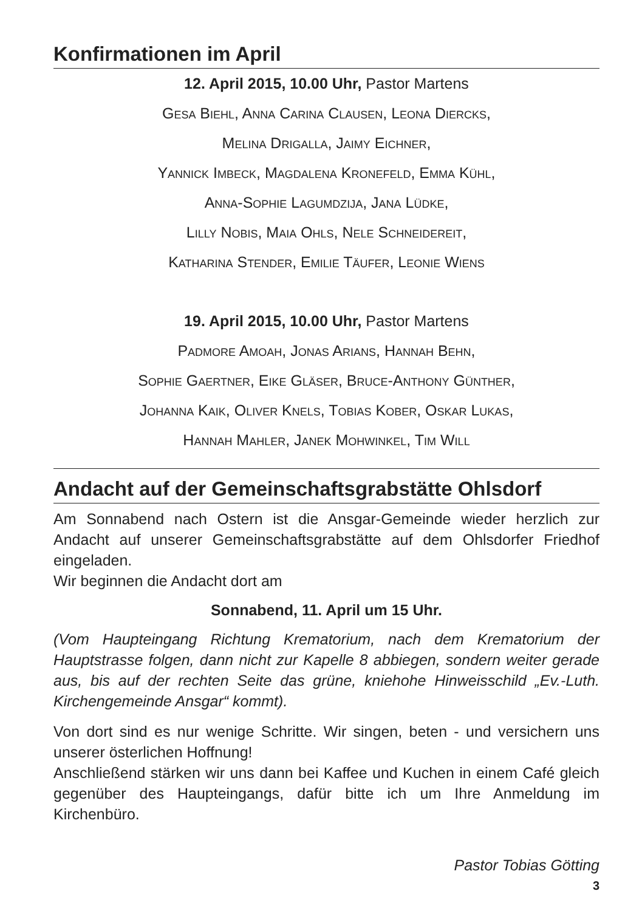Konfirmationen im April
12. April 2015, 10.00 Uhr, Pastor Martens
Gesa Biehl, Anna Carina Clausen, Leona Diercks,
Melina Drigalla, Jaimy Eichner,
Yannick Imbeck, Magdalena Kronefeld, Emma Kühl,
Anna-Sophie Lagumdzija, Jana Lüdke,
Lilly Nobis, Maia Ohls, Nele Schneidereit,
Katharina Stender, Emilie Täufer, Leonie Wiens
19. April 2015, 10.00 Uhr, Pastor Martens
Padmore Amoah, Jonas Arians, Hannah Behn,
Sophie Gaertner, Eike Gläser, Bruce-Anthony Günther,
Johanna Kaik, Oliver Knels, Tobias Kober, Oskar Lukas,
Hannah Mahler, Janek Mohwinkel, Tim Will
Andacht auf der Gemeinschaftsgrabstätte Ohlsdorf
Am Sonnabend nach Ostern ist die Ansgar-Gemeinde wieder herzlich zur Andacht auf unserer Gemeinschaftsgrabstätte auf dem Ohlsdorfer Friedhof eingeladen.
Wir beginnen die Andacht dort am
Sonnabend, 11. April um 15 Uhr.
(Vom Haupteingang Richtung Krematorium, nach dem Krematorium der Hauptstrasse folgen, dann nicht zur Kapelle 8 abbiegen, sondern weiter gerade aus, bis auf der rechten Seite das grüne, kniehohe Hinweisschild „Ev.-Luth. Kirchengemeinde Ansgar“ kommt).
Von dort sind es nur wenige Schritte. Wir singen, beten - und versichern uns unserer österlichen Hoffnung!
Anschließend stärken wir uns dann bei Kaffee und Kuchen in einem Café gleich gegenüber des Haupteingangs, dafür bitte ich um Ihre Anmeldung im Kirchenbüro.
Pastor Tobias Götting
3